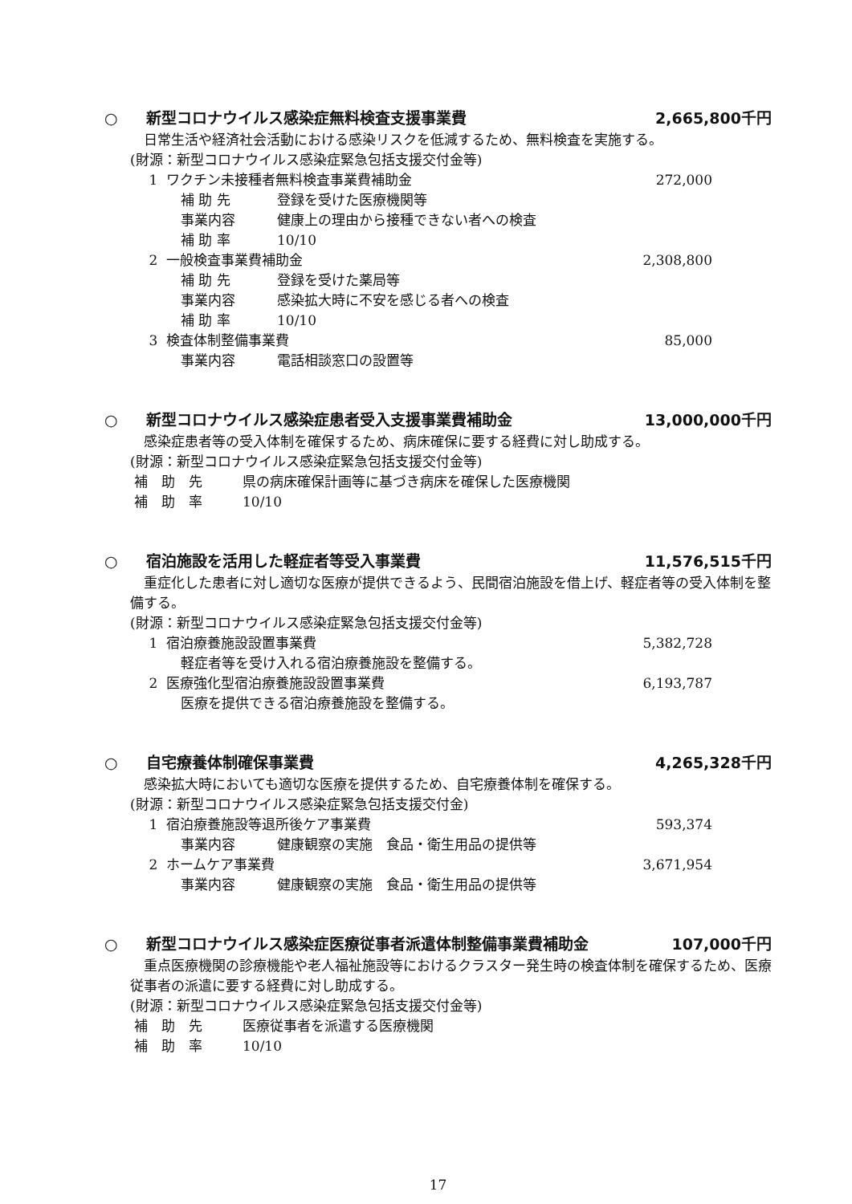○ 新型コロナウイルス感染症無料検査支援事業費 2,665,800千円
日常生活や経済社会活動における感染リスクを低減するため、無料検査を実施する。
(財源：新型コロナウイルス感染症緊急包括支援交付金等)
1 ワクチン未接種者無料検査事業費補助金 272,000
補 助 先 登録を受けた医療機関等
事業内容 健康上の理由から接種できない者への検査
補 助 率 10/10
2 一般検査事業費補助金 2,308,800
補 助 先 登録を受けた薬局等
事業内容 感染拡大時に不安を感じる者への検査
補 助 率 10/10
3 検査体制整備事業費 85,000
事業内容 電話相談窓口の設置等
○ 新型コロナウイルス感染症患者受入支援事業費補助金 13,000,000千円
感染症患者等の受入体制を確保するため、病床確保に要する経費に対し助成する。
(財源：新型コロナウイルス感染症緊急包括支援交付金等)
補　助　先 県の病床確保計画等に基づき病床を確保した医療機関
補　助　率 10/10
○ 宿泊施設を活用した軽症者等受入事業費 11,576,515千円
重症化した患者に対し適切な医療が提供できるよう、民間宿泊施設を借上げ、軽症者等の受入体制を整備する。
(財源：新型コロナウイルス感染症緊急包括支援交付金等)
1 宿泊療養施設設置事業費 5,382,728
軽症者等を受け入れる宿泊療養施設を整備する。
2 医療強化型宿泊療養施設設置事業費 6,193,787
医療を提供できる宿泊療養施設を整備する。
○ 自宅療養体制確保事業費 4,265,328千円
感染拡大時においても適切な医療を提供するため、自宅療養体制を確保する。
(財源：新型コロナウイルス感染症緊急包括支援交付金)
1 宿泊療養施設等退所後ケア事業費 593,374
事業内容 健康観察の実施　食品・衛生用品の提供等
2 ホームケア事業費 3,671,954
事業内容 健康観察の実施　食品・衛生用品の提供等
○ 新型コロナウイルス感染症医療従事者派遣体制整備事業費補助金 107,000千円
重点医療機関の診療機能や老人福祉施設等におけるクラスター発生時の検査体制を確保するため、医療従事者の派遣に要する経費に対し助成する。
(財源：新型コロナウイルス感染症緊急包括支援交付金等)
補　助　先 医療従事者を派遣する医療機関
補　助　率 10/10
17